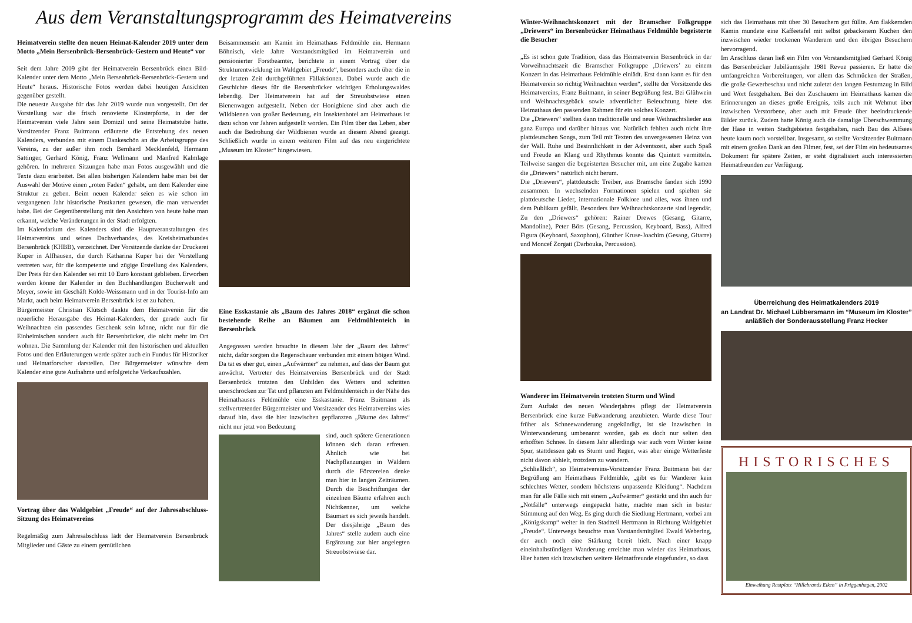Aus dem Veranstaltungsprogramm des Heimatvereins
Heimatverein stellte den neuen Heimat-Kalender 2019 unter dem Motto „Mein Bersenbrück-Bersenbrück-Gestern und Heute“ vor
Seit dem Jahre 2009 gibt der Heimatverein Bersenbrück einen Bild-Kalender unter dem Motto „Mein Bersenbrück-Bersenbrück-Gestern und Heute“ heraus. Historische Fotos werden dabei heutigen Ansichten gegenüber gestellt.
Die neueste Ausgabe für das Jahr 2019 wurde nun vorgestellt. Ort der Vorstellung war die frisch renovierte Klosterpforte, in der der Heimatverein viele Jahre sein Domizil und seine Heimatstube hatte. Vorsitzender Franz Buitmann erläuterte die Entstehung des neuen Kalenders, verbunden mit einem Dankeschön an die Arbeitsgruppe des Vereins, zu der außer ihm noch Bernhard Mecklenfeld, Hermann Sattinger, Gerhard König, Franz Wellmann und Manfred Kalmlage gehören. In mehreren Sitzungen habe man Fotos ausgewählt und die Texte dazu erarbeitet. Bei allen bisherigen Kalendern habe man bei der Auswahl der Motive einen „roten Faden“ gehabt, um dem Kalender eine Struktur zu geben. Beim neuen Kalender seien es wie schon im vergangenen Jahr historische Postkarten gewesen, die man verwendet habe. Bei der Gegenüberstellung mit den Ansichten von heute habe man erkannt, welche Veränderungen in der Stadt erfolgten.
Im Kalendarium des Kalenders sind die Hauptveranstaltungen des Heimatvereins und seines Dachverbandes, des Kreisheimatbundes Bersenbrück (KHBB), verzeichnet. Der Vorsitzende dankte der Druckerei Kuper in Alfhausen, die durch Katharina Kuper bei der Vorstellung vertreten war, für die kompetente und zügige Erstellung des Kalenders. Der Preis für den Kalender sei mit 10 Euro konstant geblieben. Erworben werden könne der Kalender in den Buchhandlungen Bücherwelt und Meyer, sowie im Geschäft Kolde-Weissmann und in der Tourist-Info am Markt, auch beim Heimatverein Bersenbrück ist er zu haben.
Bürgermeister Christian Klütsch dankte dem Heimatverein für die neuerliche Herausgabe des Heimat-Kalenders, der gerade auch für Weihnachten ein passendes Geschenk sein könne, nicht nur für die Einheimischen sondern auch für Bersenbrücker, die nicht mehr im Ort wohnen. Die Sammlung der Kalender mit den historischen und aktuellen Fotos und den Erläuterungen werde später auch ein Fundus für Historiker und Heimatforscher darstellen. Der Bürgermeister wünschte dem Kalender eine gute Aufnahme und erfolgreiche Verkaufszahlen.
Vortrag über das Waldgebiet „Freude“ auf der Jahresabschluss-Sitzung des Heimatvereins
Regelmäßig zum Jahresabschluss lädt der Heimatverein Bersenbrück Mitglieder und Gäste zu einem gemütlichen
Beisammensein am Kamin im Heimathaus Feldmühle ein. Hermann Böhnisch, viele Jahre Vorstandsmitglied im Heimatverein und pensionierter Forstbeamter, berichtete in einem Vortrag über die Strukturentwicklung im Waldgebiet „Freude“, besonders auch über die in der letzten Zeit durchgeführten Fällaktionen. Dabei wurde auch die Geschichte dieses für die Bersenbrücker wichtigen Erholungswaldes lebendig. Der Heimatverein hat auf der Streuobstwiese einen Bienenwagen aufgestellt. Neben der Honigbiene sind aber auch die Wildbienen von großer Bedeutung, ein Insektenhotel am Heimathaus ist dazu schon vor Jahren aufgestellt worden. Ein Film über das Leben, aber auch die Bedrohung der Wildbienen wurde an diesem Abend gezeigt. Schließlich wurde in einem weiteren Film auf das neu eingerichtete „Museum im Kloster“ hingewiesen.
Eine Esskastanie als „Baum des Jahres 2018“ ergänzt die schon bestehende Reihe an Bäumen am Feldmühlenteich in Bersenbrück
Angegossen werden brauchte in diesem Jahr der „Baum des Jahres“ nicht, dafür sorgten die Regenschauer verbunden mit einem böigen Wind. Da tat es eher gut, einen „Aufwärmer“ zu nehmen, auf dass der Baum gut anwächst. Vertreter des Heimatvereins Bersenbrück und der Stadt Bersenbrück trotzten den Unbilden des Wetters und schritten unerschrocken zur Tat und pflanzten am Feldmühlenteich in der Nähe des Heimathauses Feldmühle eine Esskastanie. Franz Buitmann als stellvertretender Bürgermeister und Vorsitzender des Heimatvereins wies darauf hin, dass die hier inzwischen gepflanzten „Bäume des Jahres“ nicht nur jetzt von Bedeutung
sind, auch spätere Generationen können sich daran erfreuen. Ähnlich wie bei Nachpflanzungen in Wäldern durch die Förstereien denke man hier in langen Zeiträumen. Durch die Beschriftungen der einzelnen Bäume erfahren auch Nichtkenner, um welche Baumart es sich jeweils handelt. Der diesjährige „Baum des Jahres“ stelle zudem auch eine Ergänzung zur hier angelegten Streuobstwiese dar.
Winter-Weihnachtskonzert mit der Bramscher Folkgruppe „Driewers“ im Bersenbrücker Heimathaus Feldmühle begeisterte die Besucher
„Es ist schon gute Tradition, dass das Heimatverein Bersenbrück in der Vorweihnachtszeit die Bramscher Folkgruppe ‚Driewers’ zu einem Konzert in das Heimathaus Feldmühle einlädt. Erst dann kann es für den Heimatverein so richtig Weihnachten werden“, stellte der Vorsitzende des Heimatvereins, Franz Buitmann, in seiner Begrüßung fest. Bei Glühwein und Weihnachtsgebäck sowie adventlicher Beleuchtung biete das Heimathaus den passenden Rahmen für ein solches Konzert.
Die „Driewers“ stellten dann traditionelle und neue Weihnachtslieder aus ganz Europa und darüber hinaus vor. Natürlich fehlten auch nicht ihre plattdeutschen Songs, zum Teil mit Texten des unvergessenen Heinz von der Wall. Ruhe und Besinnlichkeit in der Adventszeit, aber auch Spaß und Freude an Klang und Rhythmus konnte das Quintett vermitteln. Teilweise sangen die begeisterten Besucher mit, um eine Zugabe kamen die „Driewers“ natürlich nicht herum.
Die „Driewers“, plattdeutsch: Treiber, aus Bramsche fanden sich 1990 zusammen. In wechselnden Formationen spielen und spielten sie plattdeutsche Lieder, internationale Folklore und alles, was ihnen und dem Publikum gefällt. Besonders ihre Weihnachtskonzerte sind legendär. Zu den „Driewers“ gehören: Rainer Drewes (Gesang, Gitarre, Mandoline), Peter Börs (Gesang, Percussion, Keyboard, Bass), Alfred Figura (Keyboard, Saxophon), Günther Kruse-Joachim (Gesang, Gitarre) und Moncef Zorgati (Darbouka, Percussion).
Wanderer im Heimatverein trotzten Sturm und Wind
Zum Auftakt des neuen Wanderjahres pflegt der Heimatverein Bersenbrück eine kurze Fußwanderung anzubieten. Wurde diese Tour früher als Schneewanderung angekündigt, ist sie inzwischen in Winterwanderung umbenannt worden, gab es doch nur selten den erhofften Schnee. In diesem Jahr allerdings war auch vom Winter keine Spur, stattdessen gab es Sturm und Regen, was aber einige Wetterfeste nicht davon abhielt, trotzdem zu wandern.
„Schließlich“, so Heimatvereins-Vorsitzender Franz Buitmann bei der Begrüßung am Heimathaus Feldmühle, „gibt es für Wanderer kein schlechtes Wetter, sondern höchstens unpassende Kleidung“. Nachdem man für alle Fälle sich mit einem „Aufwärmer“ gestärkt und ihn auch für „Notfälle“ unterwegs eingepackt hatte, machte man sich in bester Stimmung auf den Weg. Es ging durch die Siedlung Hertmann, vorbei am „Königskamp“ weiter in den Stadtteil Hertmann in Richtung Waldgebiet „Freude“. Unterwegs besuchte man Vorstandsmitglied Ewald Webering, der auch noch eine Stärkung bereit hielt. Nach einer knapp eineinhalbstündigen Wanderung erreichte man wieder das Heimathaus. Hier hatten sich inzwischen weitere Heimatfreunde eingefunden, so dass
sich das Heimathaus mit über 30 Besuchern gut füllte. Am flakkernden Kamin mundete eine Kaffeetafel mit selbst gebackenem Kuchen den inzwischen wieder trockenen Wanderern und den übrigen Besuchern hervorragend.
Im Anschluss daran ließ ein Film von Vorstandsmitglied Gerhard König das Bersenbrücker Jubiläumsjahr 1981 Revue passieren. Er hatte die umfangreichen Vorbereitungen, vor allem das Schmücken der Straßen, die große Gewerbeschau und nicht zuletzt den langen Festumzug in Bild und Wort festgehalten. Bei den Zuschauern im Heimathaus kamen die Erinnerungen an dieses große Ereignis, teils auch mit Wehmut über inzwischen Verstorbene, aber auch mit Freude über beeindruckende Bilder zurück. Zudem hatte König auch die damalige Überschwemmung der Hase in weiten Stadtgebieten festgehalten, nach Bau des Alfsees heute kaum noch vorstellbar. Insgesamt, so stellte Vorsitzender Buitmann mit einem großen Dank an den Filmer, fest, sei der Film ein bedeutsames Dokument für spätere Zeiten, er steht digitalisiert auch interessierten Heimatfreunden zur Verfügung.
Überreichung des Heimatkalenders 2019
an Landrat Dr. Michael Lübbersmann im “Museum im Kloster” anläßlich der Sonderausstellung Franz Hecker
HISTORISCHES
Einweihung Rastplatz “Hillebrands Eiken” in Priggenhagen, 2002